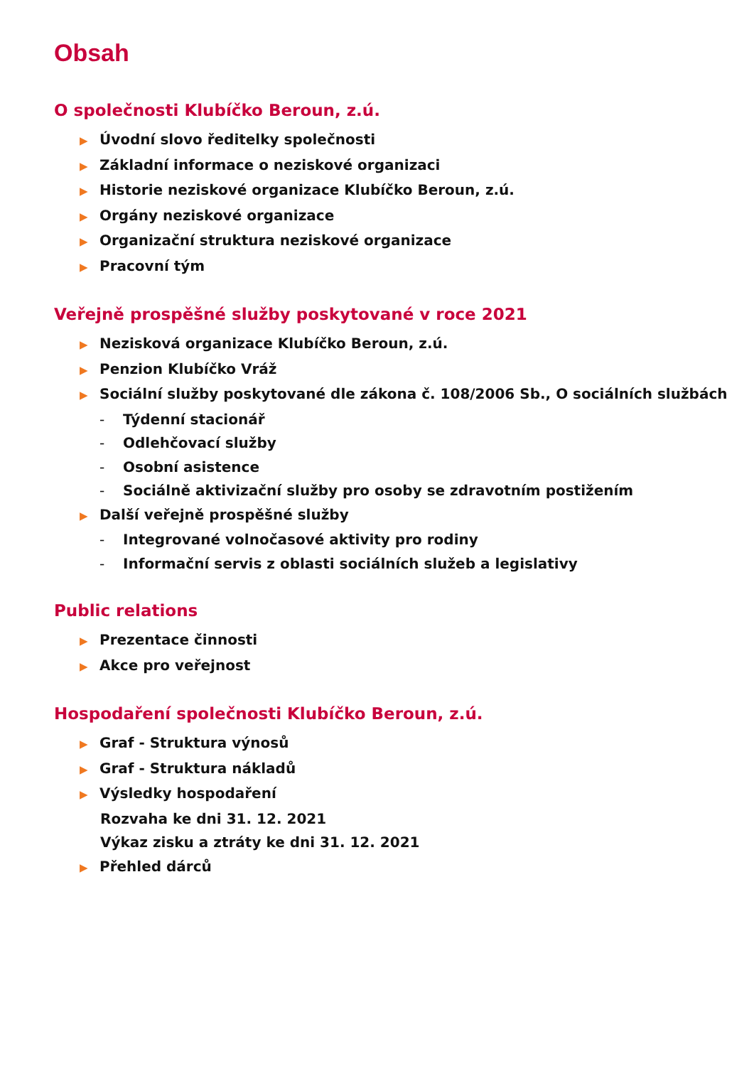Obsah
O společnosti Klubíčko Beroun, z.ú.
▶ Úvodní slovo ředitelky společnosti
▶ Základní informace o neziskové organizaci
▶ Historie neziskové organizace Klubíčko Beroun, z.ú.
▶ Orgány neziskové organizace
▶ Organizační struktura neziskové organizace
▶ Pracovní tým
Veřejně prospěšné služby poskytované v roce 2021
▶ Nezisková organizace Klubíčko Beroun, z.ú.
▶ Penzion Klubíčko Vráž
▶ Sociální služby poskytované dle zákona č. 108/2006 Sb., O sociálních službách
- Týdenní stacionář
- Odlehčovací služby
- Osobní asistence
- Sociálně aktivizační služby pro osoby se zdravotním postižením
▶ Další veřejně prospěšné služby
- Integrované volnočasové aktivity pro rodiny
- Informační servis z oblasti sociálních služeb a legislativy
Public relations
▶ Prezentace činnosti
▶ Akce pro veřejnost
Hospodaření společnosti Klubíčko Beroun, z.ú.
▶ Graf - Struktura výnosů
▶ Graf - Struktura nákladů
▶ Výsledky hospodaření
Rozvaha ke dni 31. 12. 2021
Výkaz zisku a ztráty ke dni 31. 12. 2021
▶ Přehled dárců